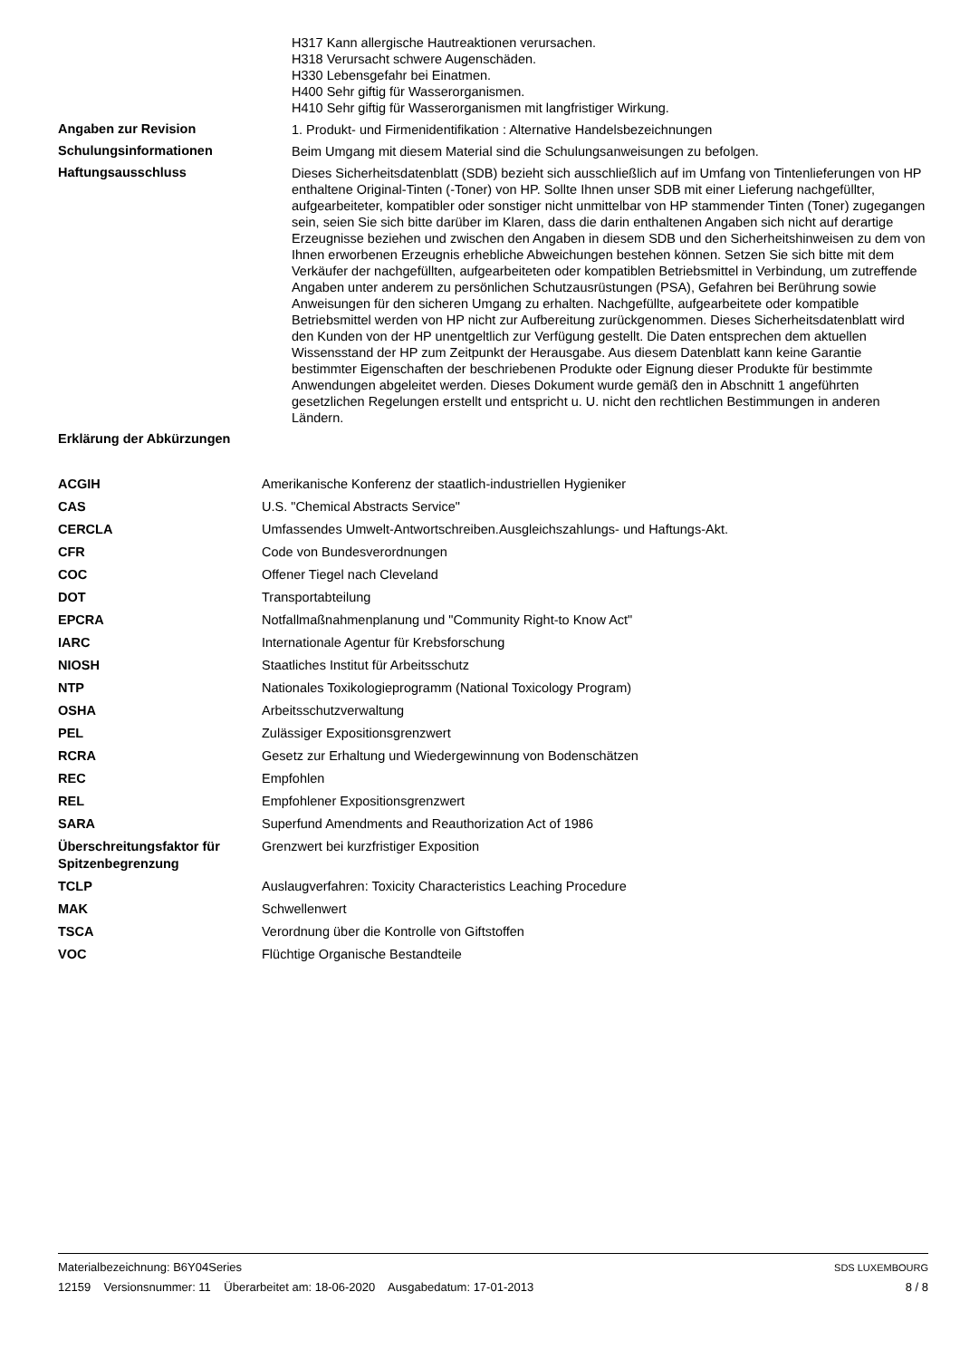H317 Kann allergische Hautreaktionen verursachen.
H318 Verursacht schwere Augenschäden.
H330 Lebensgefahr bei Einatmen.
H400 Sehr giftig für Wasserorganismen.
H410 Sehr giftig für Wasserorganismen mit langfristiger Wirkung.
Angaben zur Revision
1. Produkt- und Firmenidentifikation : Alternative Handelsbezeichnungen
Schulungsinformationen
Beim Umgang mit diesem Material sind die Schulungsanweisungen zu befolgen.
Haftungsausschluss
Dieses Sicherheitsdatenblatt (SDB) bezieht sich ausschließlich auf im Umfang von Tintenlieferungen von HP enthaltene Original-Tinten (-Toner) von HP. Sollte Ihnen unser SDB mit einer Lieferung nachgefüllter, aufgearbeiteter, kompatibler oder sonstiger nicht unmittelbar von HP stammender Tinten (Toner) zugegangen sein, seien Sie sich bitte darüber im Klaren, dass die darin enthaltenen Angaben sich nicht auf derartige Erzeugnisse beziehen und zwischen den Angaben in diesem SDB und den Sicherheitshinweisen zu dem von Ihnen erworbenen Erzeugnis erhebliche Abweichungen bestehen können. Setzen Sie sich bitte mit dem Verkäufer der nachgefüllten, aufgearbeiteten oder kompatiblen Betriebsmittel in Verbindung, um zutreffende Angaben unter anderem zu persönlichen Schutzausrüstungen (PSA), Gefahren bei Berührung sowie Anweisungen für den sicheren Umgang zu erhalten. Nachgefüllte, aufgearbeitete oder kompatible Betriebsmittel werden von HP nicht zur Aufbereitung zurückgenommen. Dieses Sicherheitsdatenblatt wird den Kunden von der HP unentgeltlich zur Verfügung gestellt. Die Daten entsprechen dem aktuellen Wissensstand der HP zum Zeitpunkt der Herausgabe. Aus diesem Datenblatt kann keine Garantie bestimmter Eigenschaften der beschriebenen Produkte oder Eignung dieser Produkte für bestimmte Anwendungen abgeleitet werden. Dieses Dokument wurde gemäß den in Abschnitt 1 angeführten gesetzlichen Regelungen erstellt und entspricht u. U. nicht den rechtlichen Bestimmungen in anderen Ländern.
Erklärung der Abkürzungen
| ACGIH | Amerikanische Konferenz der staatlich-industriellen Hygieniker |
| CAS | U.S. "Chemical Abstracts Service" |
| CERCLA | Umfassendes Umwelt-Antwortschreiben.Ausgleichszahlungs- und Haftungs-Akt. |
| CFR | Code von Bundesverordnungen |
| COC | Offener Tiegel nach Cleveland |
| DOT | Transportabteilung |
| EPCRA | Notfallmaßnahmenplanung und "Community Right-to Know Act" |
| IARC | Internationale Agentur für Krebsforschung |
| NIOSH | Staatliches Institut für Arbeitsschutz |
| NTP | Nationales Toxikologieprogramm (National Toxicology Program) |
| OSHA | Arbeitsschutzverwaltung |
| PEL | Zulässiger Expositionsgrenzwert |
| RCRA | Gesetz zur Erhaltung und Wiedergewinnung von Bodenschätzen |
| REC | Empfohlen |
| REL | Empfohlener Expositionsgrenzwert |
| SARA | Superfund Amendments and Reauthorization Act of 1986 |
| Überschreitungsfaktor für Spitzenbegrenzung | Grenzwert bei kurzfristiger Exposition |
| TCLP | Auslaugverfahren: Toxicity Characteristics Leaching Procedure |
| MAK | Schwellenwert |
| TSCA | Verordnung über die Kontrolle von Giftstoffen |
| VOC | Flüchtige Organische Bestandteile |
Materialbezeichnung: B6Y04Series
12159 Versionsnummer: 11 Überarbeitet am: 18-06-2020 Ausgabedatum: 17-01-2013
SDS LUXEMBOURG
8 / 8